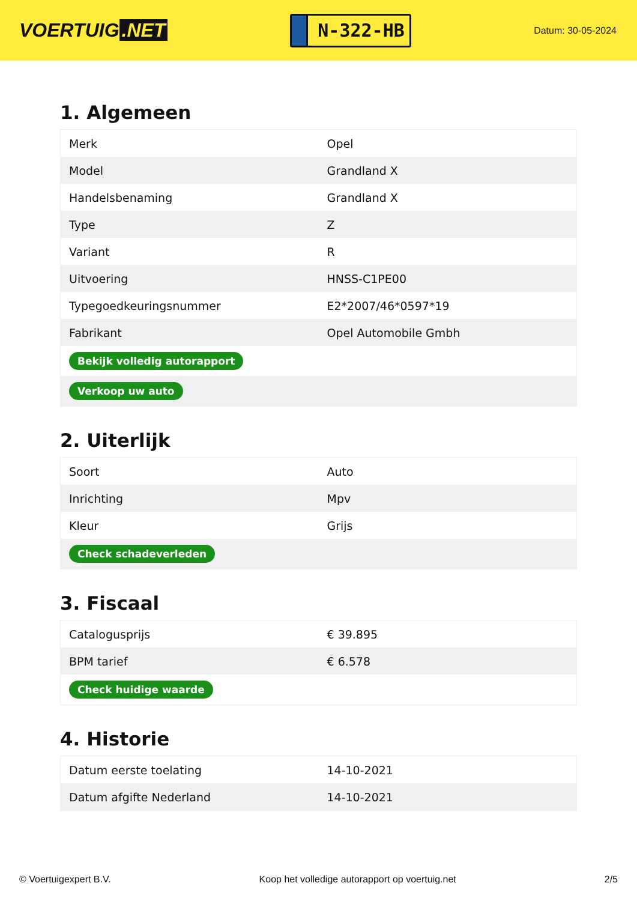VOERTUIG.NET
N-322-HB
Datum: 30-05-2024
1. Algemeen
| Merk | Opel |
| Model | Grandland X |
| Handelsbenaming | Grandland X |
| Type | Z |
| Variant | R |
| Uitvoering | HNSS-C1PE00 |
| Typegoedkeuringsnummer | E2*2007/46*0597*19 |
| Fabrikant | Opel Automobile Gmbh |
| Bekijk volledig autorapport | |
| Verkoop uw auto | |
2. Uiterlijk
| Soort | Auto |
| Inrichting | Mpv |
| Kleur | Grijs |
| Check schadeverleden | |
3. Fiscaal
| Catalogusprijs | € 39.895 |
| BPM tarief | € 6.578 |
| Check huidige waarde | |
4. Historie
| Datum eerste toelating | 14-10-2021 |
| Datum afgifte Nederland | 14-10-2021 |
© Voertuigexpert B.V. Koop het volledige autorapport op voertuig.net 2/5